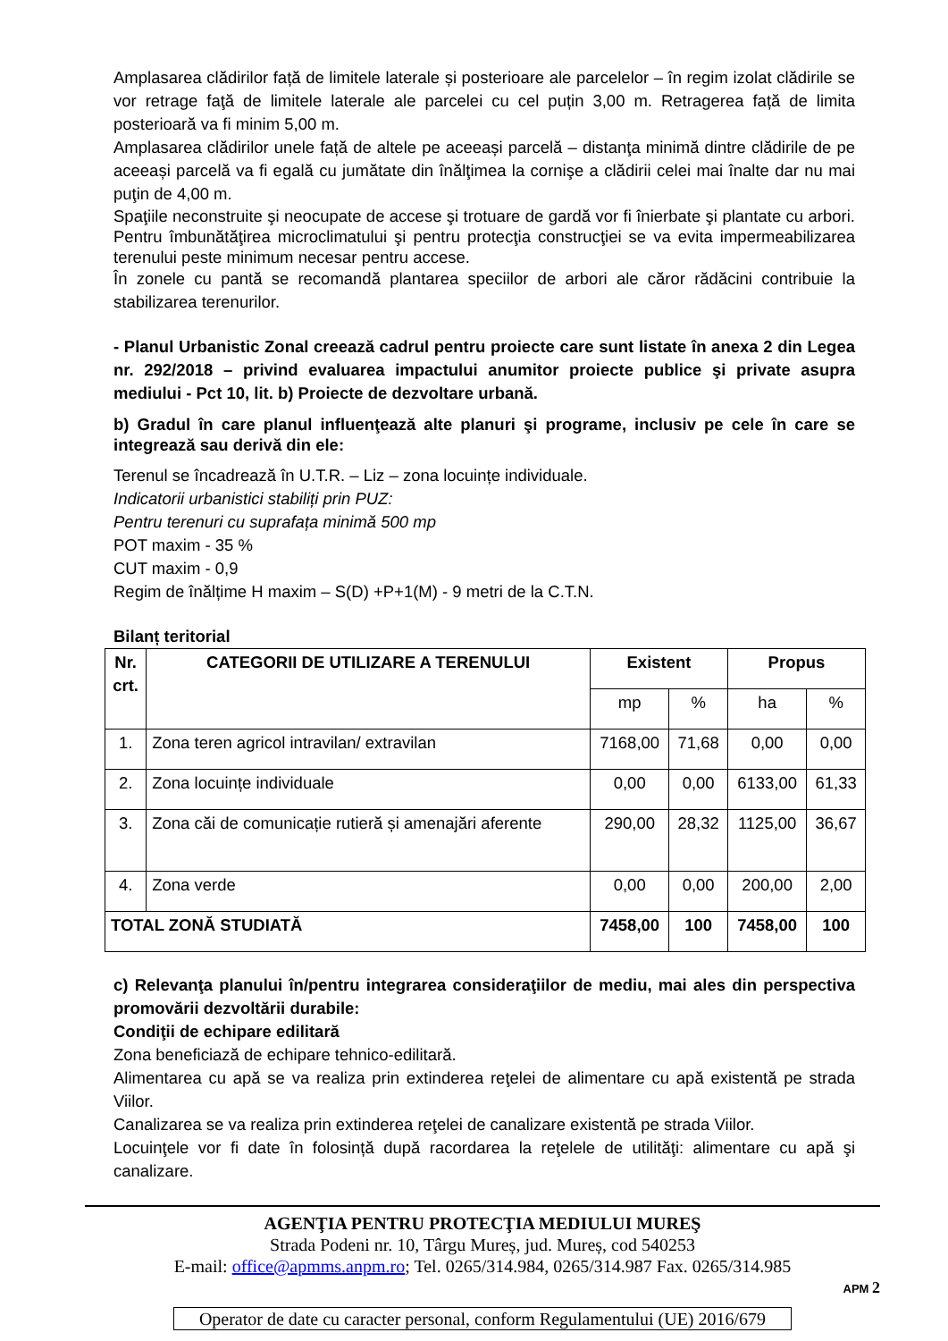Amplasarea clădirilor față de limitele laterale și posterioare ale parcelelor – în regim izolat clădirile se vor retrage faţă de limitele laterale ale parcelei cu cel puțin 3,00 m. Retragerea față de limita posterioară va fi minim 5,00 m.
Amplasarea clădirilor unele față de altele pe aceeași parcelă – distanţa minimă dintre clădirile de pe aceeași parcelă va fi egală cu jumătate din înălţimea la cornişe a clădirii celei mai înalte dar nu mai puţin de 4,00 m.
Spaţiile neconstruite şi neocupate de accese şi trotuare de gardă vor fi înierbate şi plantate cu arbori. Pentru îmbunătăţirea microclimatului şi pentru protecţia construcţiei se va evita impermeabilizarea terenului peste minimum necesar pentru accese.
În zonele cu pantă se recomandă plantarea speciilor de arbori ale căror rădăcini contribuie la stabilizarea terenurilor.
- Planul Urbanistic Zonal creează cadrul pentru proiecte care sunt listate în anexa 2 din Legea nr. 292/2018 – privind evaluarea impactului anumitor proiecte publice şi private asupra mediului - Pct 10, lit. b) Proiecte de dezvoltare urbană.
b) Gradul în care planul influenţează alte planuri şi programe, inclusiv pe cele în care se integrează sau derivă din ele:
Terenul se încadrează în U.T.R. – Liz – zona locuințe individuale.
Indicatorii urbanistici stabiliți prin PUZ:
Pentru terenuri cu suprafața minimă 500 mp
POT maxim - 35 %
CUT maxim - 0,9
Regim de înălțime H maxim – S(D) +P+1(M) - 9 metri de la C.T.N.
Bilanț teritorial
| Nr. crt. | CATEGORII DE UTILIZARE A TERENULUI | Existent | | Propus | |
| --- | --- | --- | --- | --- | --- |
| | | mp | % | ha | % |
| 1. | Zona teren agricol intravilan/ extravilan | 7168,00 | 71,68 | 0,00 | 0,00 |
| 2. | Zona locuințe individuale | 0,00 | 0,00 | 6133,00 | 61,33 |
| 3. | Zona căi de comunicație rutieră și amenajări aferente | 290,00 | 28,32 | 1125,00 | 36,67 |
| 4. | Zona verde | 0,00 | 0,00 | 200,00 | 2,00 |
| TOTAL ZONĂ STUDIATĂ | | 7458,00 | 100 | 7458,00 | 100 |
c) Relevanţa planului în/pentru integrarea consideraţiilor de mediu, mai ales din perspectiva promovării dezvoltării durabile:
Condiţii de echipare edilitară
Zona beneficiază de echipare tehnico-edilitară.
Alimentarea cu apă se va realiza prin extinderea reţelei de alimentare cu apă existentă pe strada Viilor.
Canalizarea se va realiza prin extinderea reţelei de canalizare existentă pe strada Viilor.
Locuinţele vor fi date în folosință după racordarea la reţelele de utilităţi: alimentare cu apă şi canalizare.
AGENŢIA PENTRU PROTECŢIA MEDIULUI MUREŞ
Strada Podeni nr. 10, Târgu Mureș, jud. Mureș, cod 540253
E-mail: office@apmms.anpm.ro; Tel. 0265/314.984, 0265/314.987 Fax. 0265/314.985
APM 2
Operator de date cu caracter personal, conform Regulamentului (UE) 2016/679